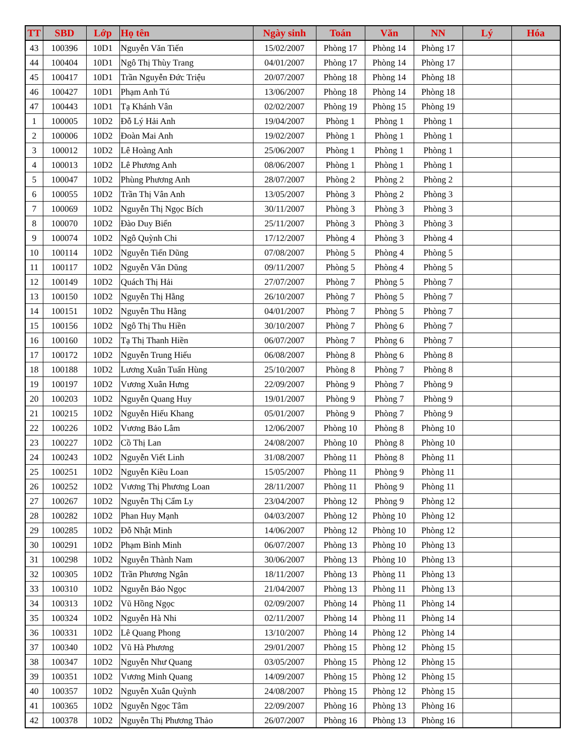| TT | SBD | Lớp | Họ tên | Ngày sinh | Toán | Văn | NN | Lý | Hóa |
| --- | --- | --- | --- | --- | --- | --- | --- | --- | --- |
| 43 | 100396 | 10D1 | Nguyễn Văn Tiến | 15/02/2007 | Phòng 17 | Phòng 14 | Phòng 17 | | |
| 44 | 100404 | 10D1 | Ngô Thị Thùy Trang | 04/01/2007 | Phòng 17 | Phòng 14 | Phòng 17 | | |
| 45 | 100417 | 10D1 | Trần Nguyễn Đức Triệu | 20/07/2007 | Phòng 18 | Phòng 14 | Phòng 18 | | |
| 46 | 100427 | 10D1 | Phạm Anh Tú | 13/06/2007 | Phòng 18 | Phòng 14 | Phòng 18 | | |
| 47 | 100443 | 10D1 | Tạ Khánh Vân | 02/02/2007 | Phòng 19 | Phòng 15 | Phòng 19 | | |
| 1 | 100005 | 10D2 | Đỗ Lý Hải Anh | 19/04/2007 | Phòng 1 | Phòng 1 | Phòng 1 | | |
| 2 | 100006 | 10D2 | Đoàn Mai Anh | 19/02/2007 | Phòng 1 | Phòng 1 | Phòng 1 | | |
| 3 | 100012 | 10D2 | Lê Hoàng Anh | 25/06/2007 | Phòng 1 | Phòng 1 | Phòng 1 | | |
| 4 | 100013 | 10D2 | Lê Phương Anh | 08/06/2007 | Phòng 1 | Phòng 1 | Phòng 1 | | |
| 5 | 100047 | 10D2 | Phùng Phương Anh | 28/07/2007 | Phòng 2 | Phòng 2 | Phòng 2 | | |
| 6 | 100055 | 10D2 | Trần Thị Vân Anh | 13/05/2007 | Phòng 3 | Phòng 2 | Phòng 3 | | |
| 7 | 100069 | 10D2 | Nguyễn Thị Ngọc Bích | 30/11/2007 | Phòng 3 | Phòng 3 | Phòng 3 | | |
| 8 | 100070 | 10D2 | Đào Duy Biển | 25/11/2007 | Phòng 3 | Phòng 3 | Phòng 3 | | |
| 9 | 100074 | 10D2 | Ngô Quỳnh Chi | 17/12/2007 | Phòng 4 | Phòng 3 | Phòng 4 | | |
| 10 | 100114 | 10D2 | Nguyễn Tiến Dũng | 07/08/2007 | Phòng 5 | Phòng 4 | Phòng 5 | | |
| 11 | 100117 | 10D2 | Nguyễn Văn Dũng | 09/11/2007 | Phòng 5 | Phòng 4 | Phòng 5 | | |
| 12 | 100149 | 10D2 | Quách Thị Hải | 27/07/2007 | Phòng 7 | Phòng 5 | Phòng 7 | | |
| 13 | 100150 | 10D2 | Nguyễn Thị Hằng | 26/10/2007 | Phòng 7 | Phòng 5 | Phòng 7 | | |
| 14 | 100151 | 10D2 | Nguyễn Thu Hằng | 04/01/2007 | Phòng 7 | Phòng 5 | Phòng 7 | | |
| 15 | 100156 | 10D2 | Ngô Thị Thu Hiền | 30/10/2007 | Phòng 7 | Phòng 6 | Phòng 7 | | |
| 16 | 100160 | 10D2 | Tạ Thị Thanh Hiền | 06/07/2007 | Phòng 7 | Phòng 6 | Phòng 7 | | |
| 17 | 100172 | 10D2 | Nguyễn Trung Hiếu | 06/08/2007 | Phòng 8 | Phòng 6 | Phòng 8 | | |
| 18 | 100188 | 10D2 | Lương Xuân Tuấn Hùng | 25/10/2007 | Phòng 8 | Phòng 7 | Phòng 8 | | |
| 19 | 100197 | 10D2 | Vương Xuân Hưng | 22/09/2007 | Phòng 9 | Phòng 7 | Phòng 9 | | |
| 20 | 100203 | 10D2 | Nguyễn Quang Huy | 19/01/2007 | Phòng 9 | Phòng 7 | Phòng 9 | | |
| 21 | 100215 | 10D2 | Nguyễn Hiếu Khang | 05/01/2007 | Phòng 9 | Phòng 7 | Phòng 9 | | |
| 22 | 100226 | 10D2 | Vương Bảo Lâm | 12/06/2007 | Phòng 10 | Phòng 8 | Phòng 10 | | |
| 23 | 100227 | 10D2 | Cồ Thị Lan | 24/08/2007 | Phòng 10 | Phòng 8 | Phòng 10 | | |
| 24 | 100243 | 10D2 | Nguyễn Viết Linh | 31/08/2007 | Phòng 11 | Phòng 8 | Phòng 11 | | |
| 25 | 100251 | 10D2 | Nguyễn Kiều Loan | 15/05/2007 | Phòng 11 | Phòng 9 | Phòng 11 | | |
| 26 | 100252 | 10D2 | Vương Thị Phương Loan | 28/11/2007 | Phòng 11 | Phòng 9 | Phòng 11 | | |
| 27 | 100267 | 10D2 | Nguyễn Thị Cẩm Ly | 23/04/2007 | Phòng 12 | Phòng 9 | Phòng 12 | | |
| 28 | 100282 | 10D2 | Phan Huy Mạnh | 04/03/2007 | Phòng 12 | Phòng 10 | Phòng 12 | | |
| 29 | 100285 | 10D2 | Đỗ Nhật Minh | 14/06/2007 | Phòng 12 | Phòng 10 | Phòng 12 | | |
| 30 | 100291 | 10D2 | Phạm Bình Minh | 06/07/2007 | Phòng 13 | Phòng 10 | Phòng 13 | | |
| 31 | 100298 | 10D2 | Nguyễn Thành Nam | 30/06/2007 | Phòng 13 | Phòng 10 | Phòng 13 | | |
| 32 | 100305 | 10D2 | Trần Phương Ngân | 18/11/2007 | Phòng 13 | Phòng 11 | Phòng 13 | | |
| 33 | 100310 | 10D2 | Nguyễn Bảo Ngọc | 21/04/2007 | Phòng 13 | Phòng 11 | Phòng 13 | | |
| 34 | 100313 | 10D2 | Vũ Hồng Ngọc | 02/09/2007 | Phòng 14 | Phòng 11 | Phòng 14 | | |
| 35 | 100324 | 10D2 | Nguyễn Hà Nhi | 02/11/2007 | Phòng 14 | Phòng 11 | Phòng 14 | | |
| 36 | 100331 | 10D2 | Lê Quang Phong | 13/10/2007 | Phòng 14 | Phòng 12 | Phòng 14 | | |
| 37 | 100340 | 10D2 | Vũ Hà Phương | 29/01/2007 | Phòng 15 | Phòng 12 | Phòng 15 | | |
| 38 | 100347 | 10D2 | Nguyễn Như Quang | 03/05/2007 | Phòng 15 | Phòng 12 | Phòng 15 | | |
| 39 | 100351 | 10D2 | Vương Minh Quang | 14/09/2007 | Phòng 15 | Phòng 12 | Phòng 15 | | |
| 40 | 100357 | 10D2 | Nguyễn Xuân Quỳnh | 24/08/2007 | Phòng 15 | Phòng 12 | Phòng 15 | | |
| 41 | 100365 | 10D2 | Nguyễn Ngọc Tâm | 22/09/2007 | Phòng 16 | Phòng 13 | Phòng 16 | | |
| 42 | 100378 | 10D2 | Nguyễn Thị Phương Thảo | 26/07/2007 | Phòng 16 | Phòng 13 | Phòng 16 | | |